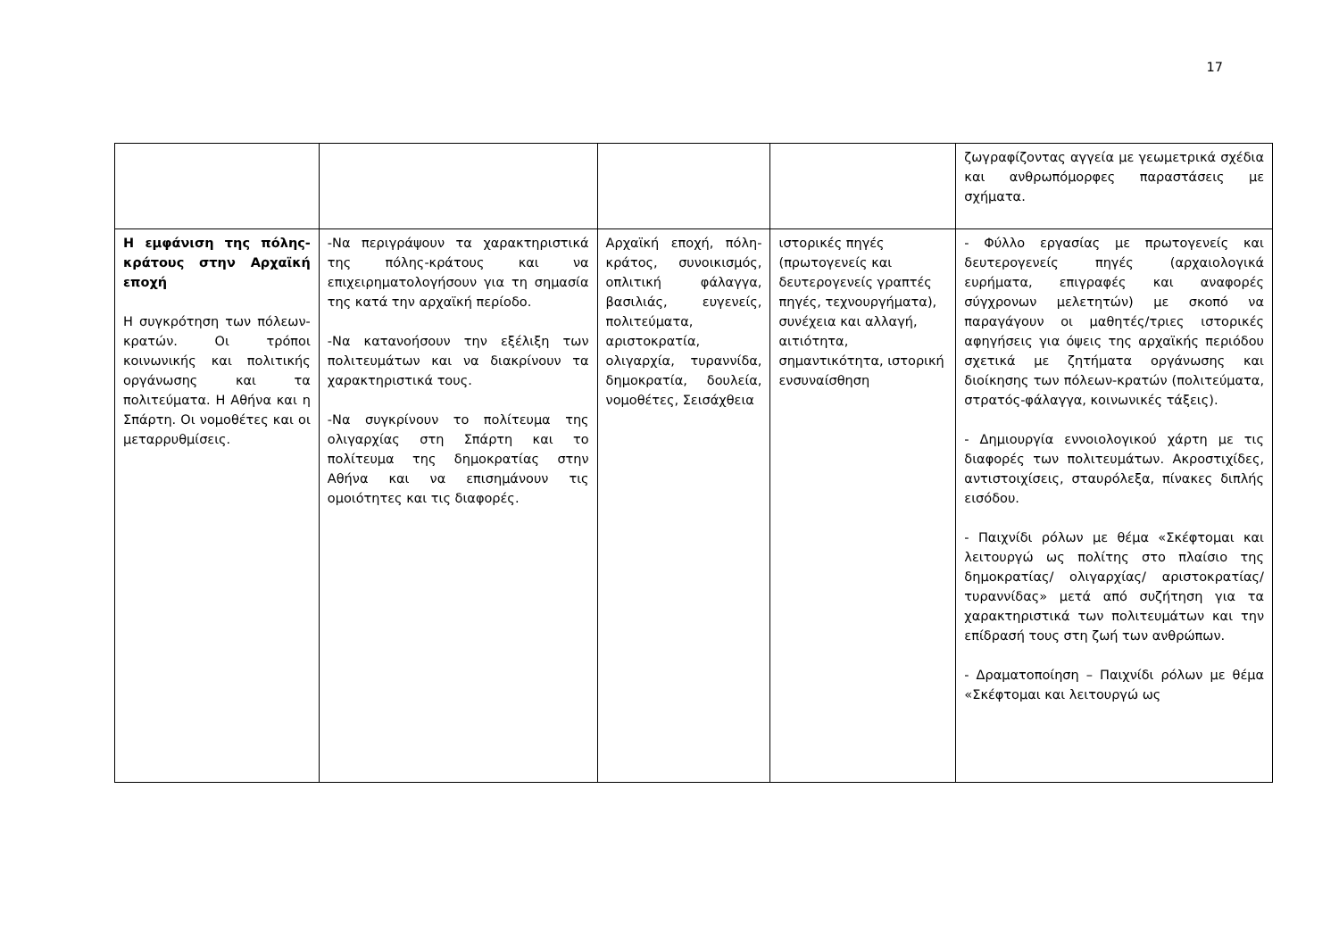17
| | | | | ζωγραφίζοντας αγγεία με γεωμετρικά σχέδια και ανθρωπόμορφες παραστάσεις με σχήματα. |
| Η εμφάνιση της πόλης-κράτους στην Αρχαϊκή εποχή Η συγκρότηση των πόλεων-κρατών. Οι τρόποι κοινωνικής και πολιτικής οργάνωσης και τα πολιτεύματα. Η Αθήνα και η Σπάρτη. Οι νομοθέτες και οι μεταρρυθμίσεις. | -Να περιγράψουν τα χαρακτηριστικά της πόλης-κράτους και να επιχειρηματολογήσουν για τη σημασία της κατά την αρχαϊκή περίοδο. -Να κατανοήσουν την εξέλιξη των πολιτευμάτων και να διακρίνουν τα χαρακτηριστικά τους. -Να συγκρίνουν το πολίτευμα της ολιγαρχίας στη Σπάρτη και το πολίτευμα της δημοκρατίας στην Αθήνα και να επισημάνουν τις ομοιότητες και τις διαφορές. | Αρχαϊκή εποχή, πόλη-κράτος, συνοικισμός, οπλιτική φάλαγγα, βασιλιάς, ευγενείς, πολιτεύματα, αριστοκρατία, ολιγαρχία, τυραννίδα, δημοκρατία, δουλεία, νομοθέτες, Σεισάχθεια | ιστορικές πηγές (πρωτογενείς και δευτερογενείς γραπτές πηγές, τεχνουργήματα), συνέχεια και αλλαγή, αιτιότητα, σημαντικότητα, ιστορική ενσυναίσθηση | - Φύλλο εργασίας με πρωτογενείς και δευτερογενείς πηγές (αρχαιολογικά ευρήματα, επιγραφές και αναφορές σύγχρονων μελετητών) με σκοπό να παραγάγουν οι μαθητές/τριες ιστορικές αφηγήσεις για όψεις της αρχαϊκής περιόδου σχετικά με ζητήματα οργάνωσης και διοίκησης των πόλεων-κρατών (πολιτεύματα, στρατός-φάλαγγα, κοινωνικές τάξεις). - Δημιουργία εννοιολογικού χάρτη με τις διαφορές των πολιτευμάτων. Ακροστιχίδες, αντιστοιχίσεις, σταυρόλεξα, πίνακες διπλής εισόδου. - Παιχνίδι ρόλων με θέμα «Σκέφτομαι και λειτουργώ ως πολίτης στο πλαίσιο της δημοκρατίας/ ολιγαρχίας/ αριστοκρατίας/ τυραννίδας» μετά από συζήτηση για τα χαρακτηριστικά των πολιτευμάτων και την επίδρασή τους στη ζωή των ανθρώπων. - Δραματοποίηση – Παιχνίδι ρόλων με θέμα «Σκέφτομαι και λειτουργώ ως |